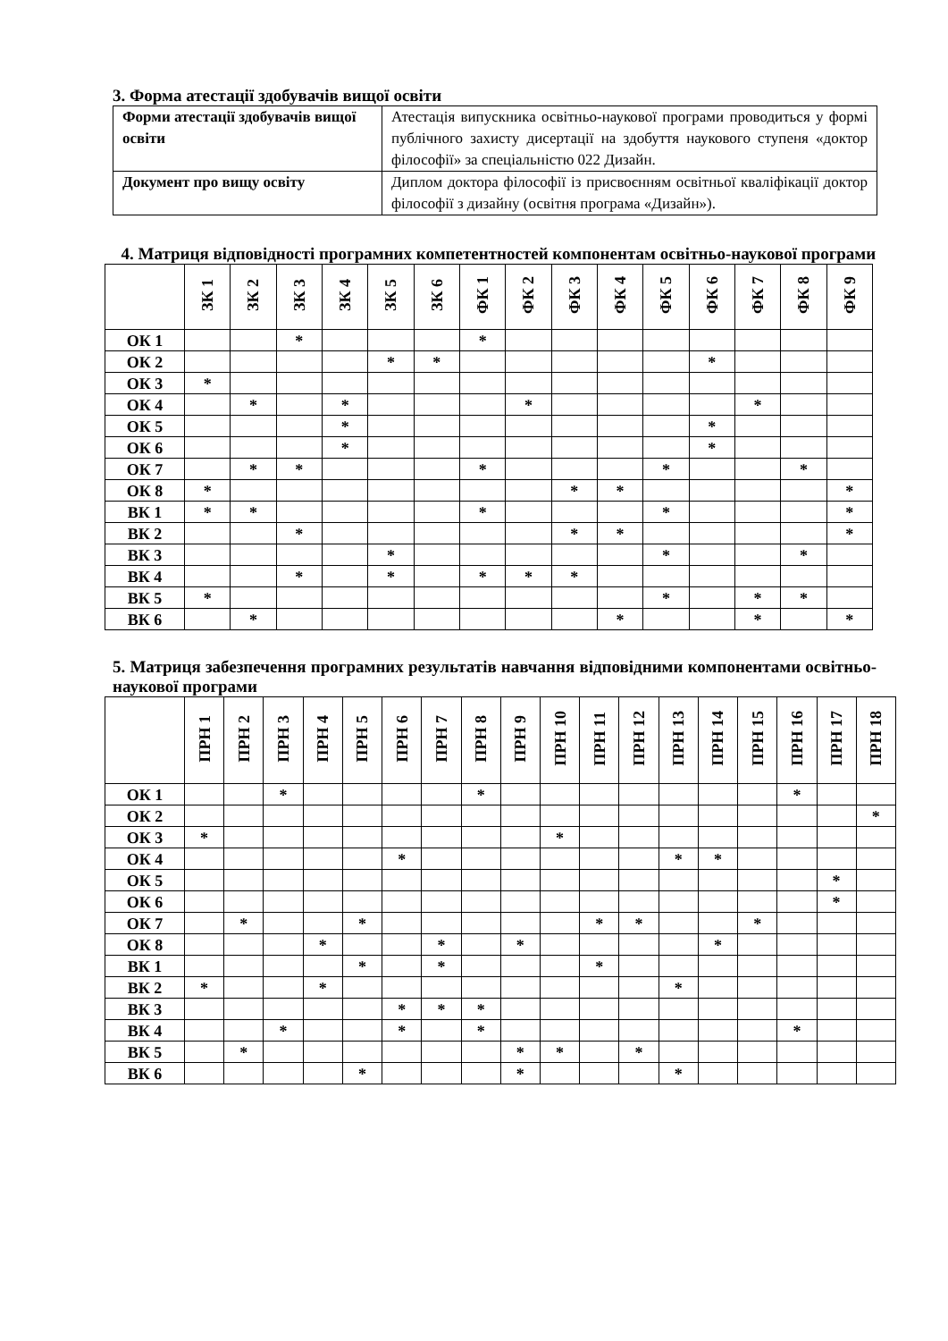3. Форма атестації здобувачів вищої освіти
| Форми атестації здобувачів вищої освіти | Атестація випускника освітньо-наукової програми проводиться у формі публічного захисту дисертації на здобуття наукового ступеня «доктор філософії» за спеціальністю 022 Дизайн. |
| Документ про вищу освіту | Диплом доктора філософії із присвоєнням освітньої кваліфікації доктор філософії з дизайну (освітня програма «Дизайн»). |
4. Матриця відповідності програмних компетентностей компонентам освітньо-наукової програми
| | ЗК 1 | ЗК 2 | ЗК 3 | ЗК 4 | ЗК 5 | ЗК 6 | ФК 1 | ФК 2 | ФК 3 | ФК 4 | ФК 5 | ФК 6 | ФК 7 | ФК 8 | ФК 9 |
| --- | --- | --- | --- | --- | --- | --- | --- | --- | --- | --- | --- | --- | --- | --- | --- |
| ОК 1 | | | * | | | | * | | | | | | | | |
| ОК 2 | | | | | * | * | | | | | | * | | | |
| ОК 3 | * | | | | | | | | | | | | | | |
| ОК 4 | | * | | * | | | | * | | | | | * | | |
| ОК 5 | | | | * | | | | | | | | * | | | |
| ОК 6 | | | | * | | | | | | | | * | | | |
| ОК 7 | | * | * | | | | * | | | | * | | | * | |
| ОК 8 | * | | | | | | | | * | * | | | | | * |
| ВК 1 | * | * | | | | | * | | | | * | | | | * |
| ВК 2 | | | * | | | | | | * | * | | | | | * |
| ВК 3 | | | | | * | | | | | | * | | | * | |
| ВК 4 | | | * | | * | | * | * | * | | | | | | |
| ВК 5 | * | | | | | | | | | | * | | * | * | |
| ВК 6 | | * | | | | | | | | * | | | * | | * |
5. Матриця забезпечення програмних результатів навчання відповідними компонентами освітньо-наукової програми
| | ПРН 1 | ПРН 2 | ПРН 3 | ПРН 4 | ПРН 5 | ПРН 6 | ПРН 7 | ПРН 8 | ПРН 9 | ПРН 10 | ПРН 11 | ПРН 12 | ПРН 13 | ПРН 14 | ПРН 15 | ПРН 16 | ПРН 17 | ПРН 18 |
| --- | --- | --- | --- | --- | --- | --- | --- | --- | --- | --- | --- | --- | --- | --- | --- | --- | --- | --- |
| ОК 1 | | | * | | | | | * | | | | | | | | * | | |
| ОК 2 | | | | | | | | | | | | | | | | | | * |
| ОК 3 | * | | | | | | | | | * | | | | | | | | |
| ОК 4 | | | | | | * | | | | | | | * | * | | | | |
| ОК 5 | | | | | | | | | | | | | | | | | * | |
| ОК 6 | | | | | | | | | | | | | | | | | * | |
| ОК 7 | | * | | | * | | | | | | * | * | | | * | | | |
| ОК 8 | | | | * | | | * | | * | | | | | * | | | | |
| ВК 1 | | | | | * | | * | | | | * | | | | | | | |
| ВК 2 | * | | | * | | | | | | | | | * | | | | | |
| ВК 3 | | | | | | * | * | * | | | | | | | | | | |
| ВК 4 | | | * | | | * | | * | | | | | | | | * | | |
| ВК 5 | | * | | | | | | | * | * | | * | | | | | | |
| ВК 6 | | | | | * | | | | * | | | | * | | | | | |